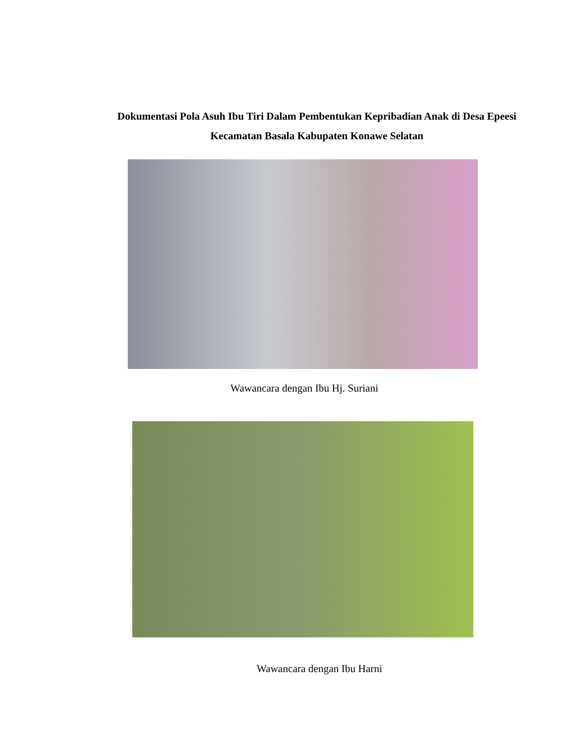Dokumentasi Pola Asuh Ibu Tiri Dalam Pembentukan Kepribadian Anak di Desa Epeesi Kecamatan Basala Kabupaten Konawe Selatan
Wawancara dengan Ibu Hj. Suriani
Wawancara dengan Ibu Harni